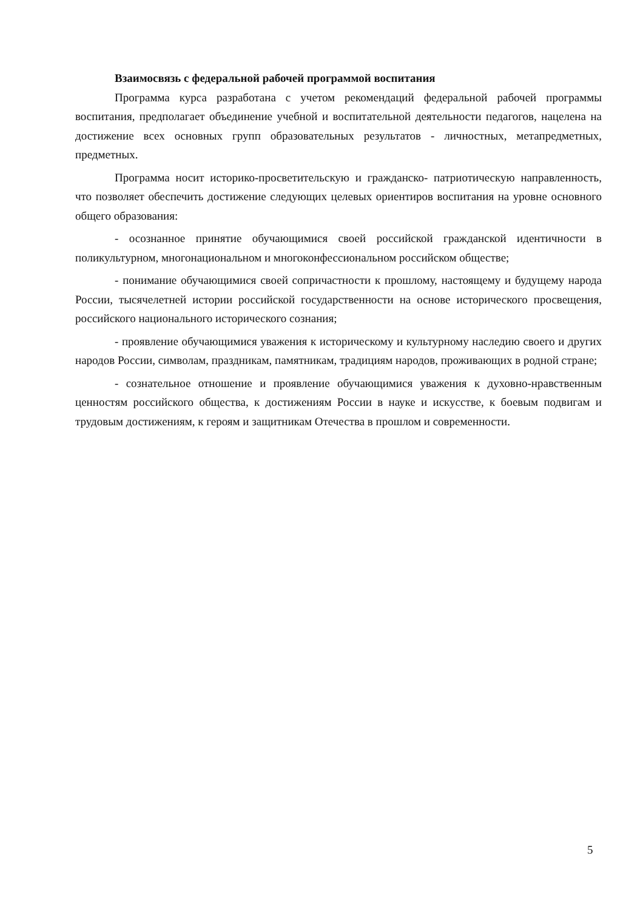Взаимосвязь с федеральной рабочей программой воспитания
Программа курса разработана с учетом рекомендаций федеральной рабочей программы воспитания, предполагает объединение учебной и воспитательной деятельности педагогов, нацелена на достижение всех основных групп образовательных результатов - личностных, метапредметных, предметных.
Программа носит историко-просветительскую и гражданско- патриотическую направленность, что позволяет обеспечить достижение следующих целевых ориентиров воспитания на уровне основного общего образования:
- осознанное принятие обучающимися своей российской гражданской идентичности в поликультурном, многонациональном и многоконфессиональном российском обществе;
- понимание обучающимися своей сопричастности к прошлому, настоящему и будущему народа России, тысячелетней истории российской государственности на основе исторического просвещения, российского национального исторического сознания;
- проявление обучающимися уважения к историческому и культурному наследию своего и других народов России, символам, праздникам, памятникам, традициям народов, проживающих в родной стране;
- сознательное отношение и проявление обучающимися уважения к духовно-нравственным ценностям российского общества, к достижениям России в науке и искусстве, к боевым подвигам и трудовым достижениям, к героям и защитникам Отечества в прошлом и современности.
5